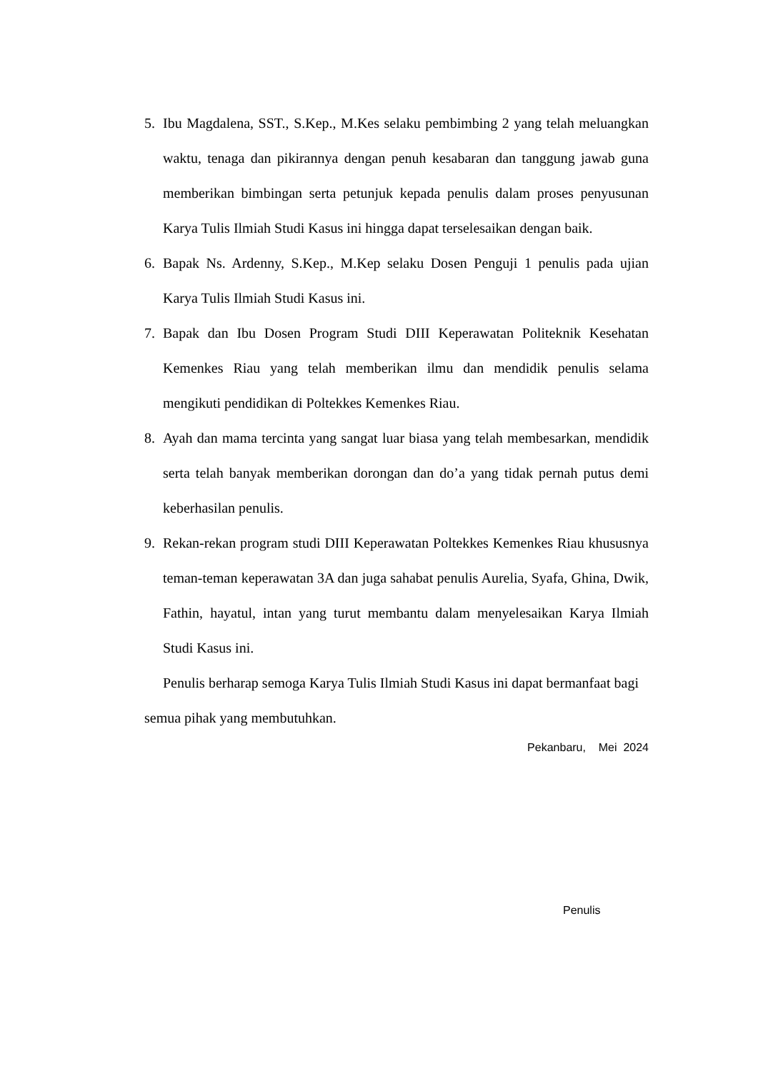5. Ibu Magdalena, SST., S.Kep., M.Kes selaku pembimbing 2 yang telah meluangkan waktu, tenaga dan pikirannya dengan penuh kesabaran dan tanggung jawab guna memberikan bimbingan serta petunjuk kepada penulis dalam proses penyusunan Karya Tulis Ilmiah Studi Kasus ini hingga dapat terselesaikan dengan baik.
6. Bapak Ns. Ardenny, S.Kep., M.Kep selaku Dosen Penguji 1 penulis pada ujian Karya Tulis Ilmiah Studi Kasus ini.
7. Bapak dan Ibu Dosen Program Studi DIII Keperawatan Politeknik Kesehatan Kemenkes Riau yang telah memberikan ilmu dan mendidik penulis selama mengikuti pendidikan di Poltekkes Kemenkes Riau.
8. Ayah dan mama tercinta yang sangat luar biasa yang telah membesarkan, mendidik serta telah banyak memberikan dorongan dan do’a yang tidak pernah putus demi keberhasilan penulis.
9. Rekan-rekan program studi DIII Keperawatan Poltekkes Kemenkes Riau khususnya teman-teman keperawatan 3A dan juga sahabat penulis Aurelia, Syafa, Ghina, Dwik, Fathin, hayatul, intan yang turut membantu dalam menyelesaikan Karya Ilmiah Studi Kasus ini.
Penulis berharap semoga Karya Tulis Ilmiah Studi Kasus ini dapat bermanfaat bagi semua pihak yang membutuhkan.
Pekanbaru, Mei 2024
Penulis